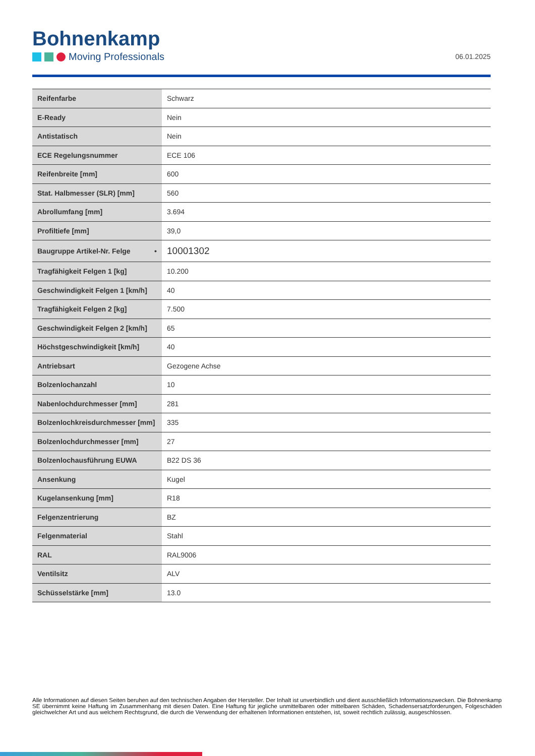Bohnenkamp
Moving Professionals
06.01.2025
| Reifenfarbe | Schwarz |
| E-Ready | Nein |
| Antistatisch | Nein |
| ECE Regelungsnummer | ECE 106 |
| Reifenbreite [mm] | 600 |
| Stat. Halbmesser (SLR) [mm] | 560 |
| Abrollumfang [mm] | 3.694 |
| Profiltiefe [mm] | 39,0 |
| Baugruppe Artikel-Nr. Felge • | 10001302 |
| Tragfähigkeit Felgen 1 [kg] | 10.200 |
| Geschwindigkeit Felgen 1 [km/h] | 40 |
| Tragfähigkeit Felgen 2 [kg] | 7.500 |
| Geschwindigkeit Felgen 2 [km/h] | 65 |
| Höchstgeschwindigkeit [km/h] | 40 |
| Antriebsart | Gezogene Achse |
| Bolzenlochanzahl | 10 |
| Nabenlochdurchmesser [mm] | 281 |
| Bolzenlochkreisdurchmesser [mm] | 335 |
| Bolzenlochdurchmesser [mm] | 27 |
| Bolzenlochausführung EUWA | B22 DS 36 |
| Ansenkung | Kugel |
| Kugelansenkung [mm] | R18 |
| Felgenzentrierung | BZ |
| Felgenmaterial | Stahl |
| RAL | RAL9006 |
| Ventilsitz | ALV |
| Schüsselstärke [mm] | 13.0 |
Alle Informationen auf diesen Seiten beruhen auf den technischen Angaben der Hersteller. Der Inhalt ist unverbindlich und dient ausschließlich Informationszwecken. Die Bohnenkamp SE übernimmt keine Haftung im Zusammenhang mit diesen Daten. Eine Haftung für jegliche unmittelbaren oder mittelbaren Schäden, Schadensersatzforderungen, Folgeschäden gleichwelcher Art und aus welchem Rechtsgrund, die durch die Verwendung der erhaltenen Informationen entstehen, ist, soweit rechtlich zulässig, ausgeschlossen.